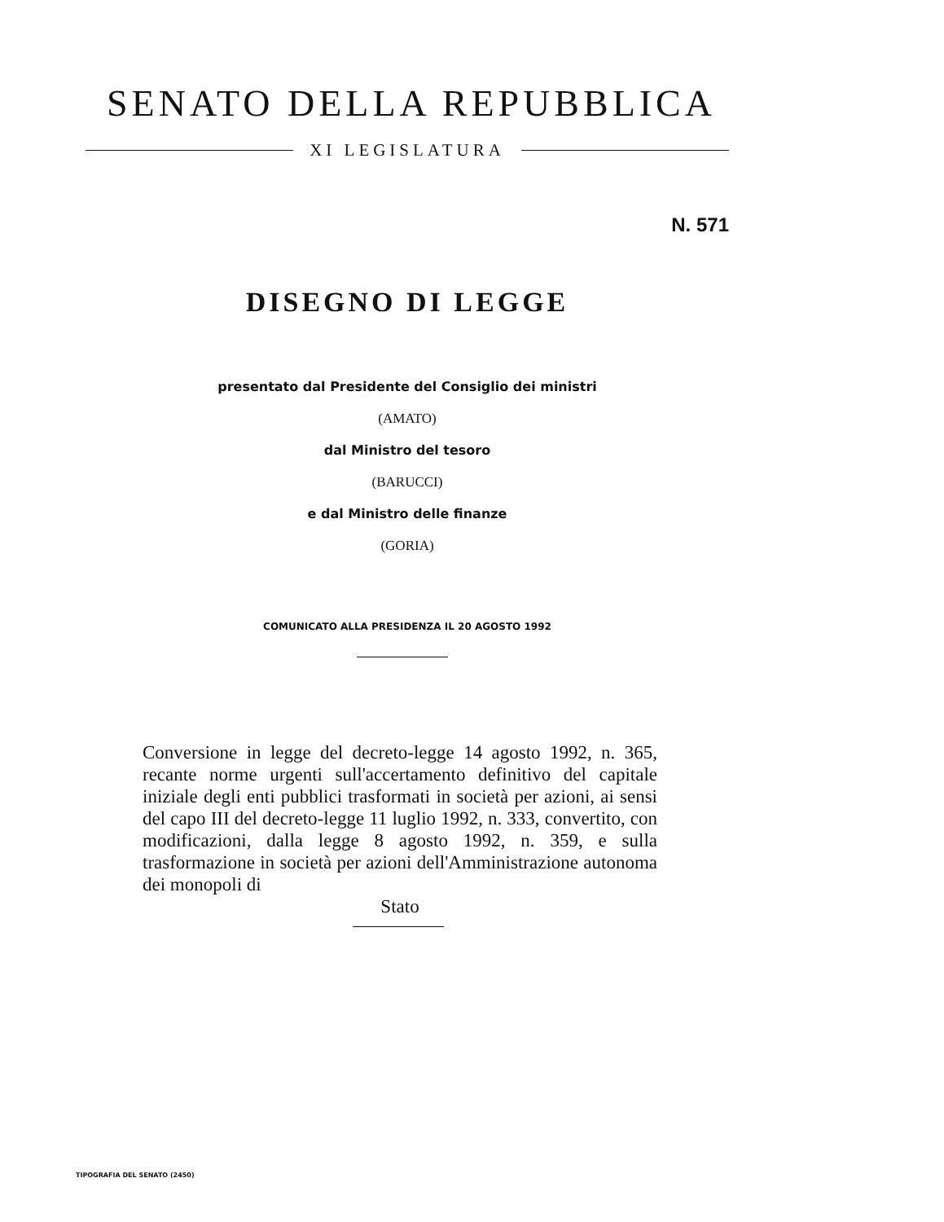SENATO DELLA REPUBBLICA
XI LEGISLATURA
N. 571
DISEGNO DI LEGGE
presentato dal Presidente del Consiglio dei ministri
(AMATO)
dal Ministro del tesoro
(BARUCCI)
e dal Ministro delle finanze
(GORIA)
COMUNICATO ALLA PRESIDENZA IL 20 AGOSTO 1992
Conversione in legge del decreto-legge 14 agosto 1992, n. 365, recante norme urgenti sull'accertamento definitivo del capitale iniziale degli enti pubblici trasformati in società per azioni, ai sensi del capo III del decreto-legge 11 luglio 1992, n. 333, convertito, con modificazioni, dalla legge 8 agosto 1992, n. 359, e sulla trasformazione in società per azioni dell'Amministrazione autonoma dei monopoli di
Stato
TIPOGRAFIA DEL SENATO (2450)